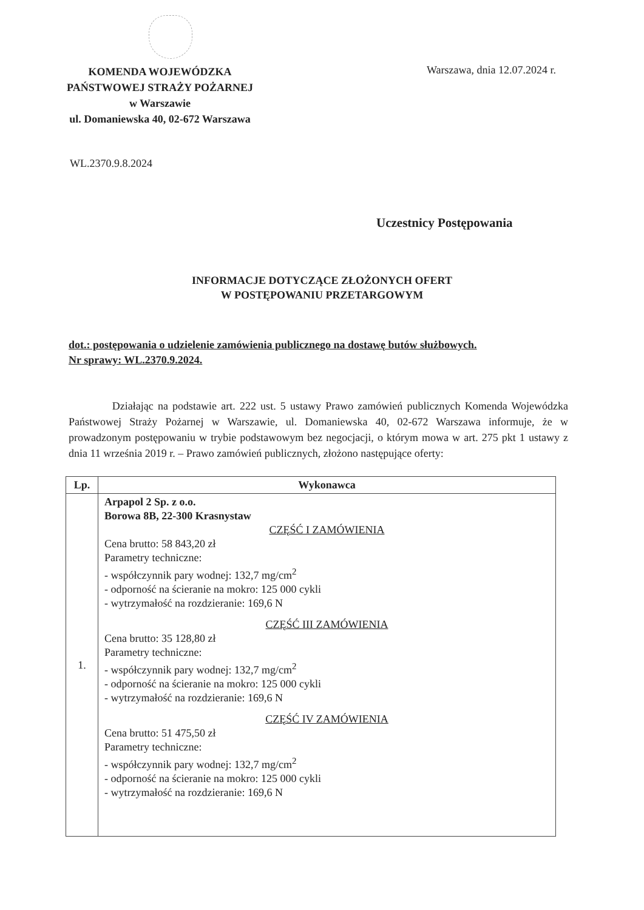KOMENDA WOJEWÓDZKA
PAŃSTWOWEJ STRAŻY POŻARNEJ
w Warszawie
ul. Domaniewska 40, 02-672 Warszawa
Warszawa, dnia 12.07.2024 r.
WL.2370.9.8.2024
Uczestnicy Postępowania
INFORMACJE DOTYCZĄCE ZŁOŻONYCH OFERT
W POSTĘPOWANIU PRZETARGOWYM
dot.: postępowania o udzielenie zamówienia publicznego na dostawę butów służbowych.
Nr sprawy: WL.2370.9.2024.
Działając na podstawie art. 222 ust. 5 ustawy Prawo zamówień publicznych Komenda Wojewódzka Państwowej Straży Pożarnej w Warszawie, ul. Domaniewska 40, 02-672 Warszawa informuje, że w prowadzonym postępowaniu w trybie podstawowym bez negocjacji, o którym mowa w art. 275 pkt 1 ustawy z dnia 11 września 2019 r. – Prawo zamówień publicznych, złożono następujące oferty:
| Lp. | Wykonawca |
| --- | --- |
| 1. | Arpapol 2 Sp. z o.o. Borowa 8B, 22-300 Krasnystaw CZĘŚĆ I ZAMÓWIENIA Cena brutto: 58 843,20 zł Parametry techniczne: - współczynnik pary wodnej: 132,7 mg/cm<sup>2</sup> - odporność na ścieranie na mokro: 125 000 cykli - wytrzymałość na rozdzieranie: 169,6 N CZĘŚĆ III ZAMÓWIENIA Cena brutto: 35 128,80 zł Parametry techniczne: - współczynnik pary wodnej: 132,7 mg/cm<sup>2</sup> - odporność na ścieranie na mokro: 125 000 cykli - wytrzymałość na rozdzieranie: 169,6 N CZĘŚĆ IV ZAMÓWIENIA Cena brutto: 51 475,50 zł Parametry techniczne: - współczynnik pary wodnej: 132,7 mg/cm<sup>2</sup> - odporność na ścieranie na mokro: 125 000 cykli - wytrzymałość na rozdzieranie: 169,6 N |